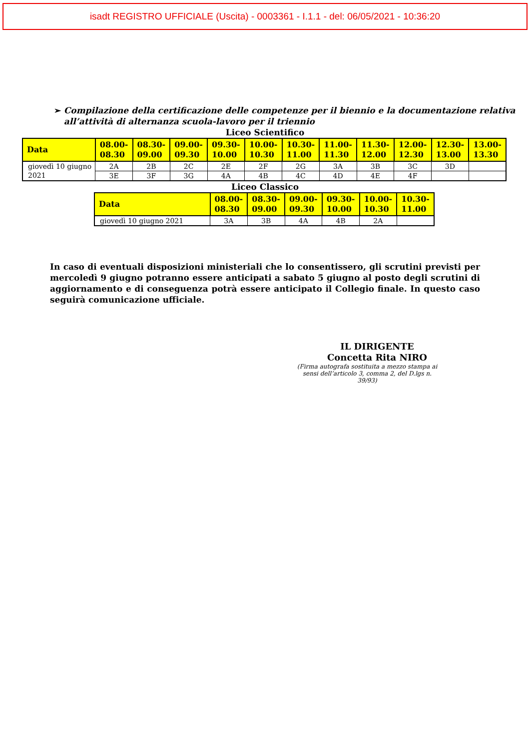isadt REGISTRO UFFICIALE (Uscita) - 0003361 - I.1.1 - del: 06/05/2021 - 10:36:20
➢ Compilazione della certificazione delle competenze per il biennio e la documentazione relativa all’attività di alternanza scuola-lavoro per il triennio
Liceo Scientifico
| Data | 08.00- 08.30 | 08.30- 09.00 | 09.00- 09.30 | 09.30- 10.00 | 10.00- 10.30 | 10.30- 11.00 | 11.00- 11.30 | 11.30- 12.00 | 12.00- 12.30 | 12.30- 13.00 | 13.00- 13.30 |
| --- | --- | --- | --- | --- | --- | --- | --- | --- | --- | --- | --- |
| giovedì 10 giugno 2021 | 2A | 2B | 2C | 2E | 2F | 2G | 3A | 3B | 3C | 3D | |
| | 3E | 3F | 3G | 4A | 4B | 4C | 4D | 4E | 4F | | |
Liceo Classico
| Data | 08.00- 08.30 | 08.30- 09.00 | 09.00- 09.30 | 09.30- 10.00 | 10.00- 10.30 | 10.30- 11.00 |
| --- | --- | --- | --- | --- | --- | --- |
| giovedì 10 giugno 2021 | 3A | 3B | 4A | 4B | 2A | |
In caso di eventuali disposizioni ministeriali che lo consentissero, gli scrutini previsti per mercoledì 9 giugno potranno essere anticipati a sabato 5 giugno al posto degli scrutini di aggiornamento e di conseguenza potrà essere anticipato il Collegio finale. In questo caso seguirà comunicazione ufficiale.
IL DIRIGENTE
Concetta Rita NIRO
(Firma autografa sostituita a mezzo stampa ai sensi dell’articolo 3, comma 2, del D.lgs n. 39/93)